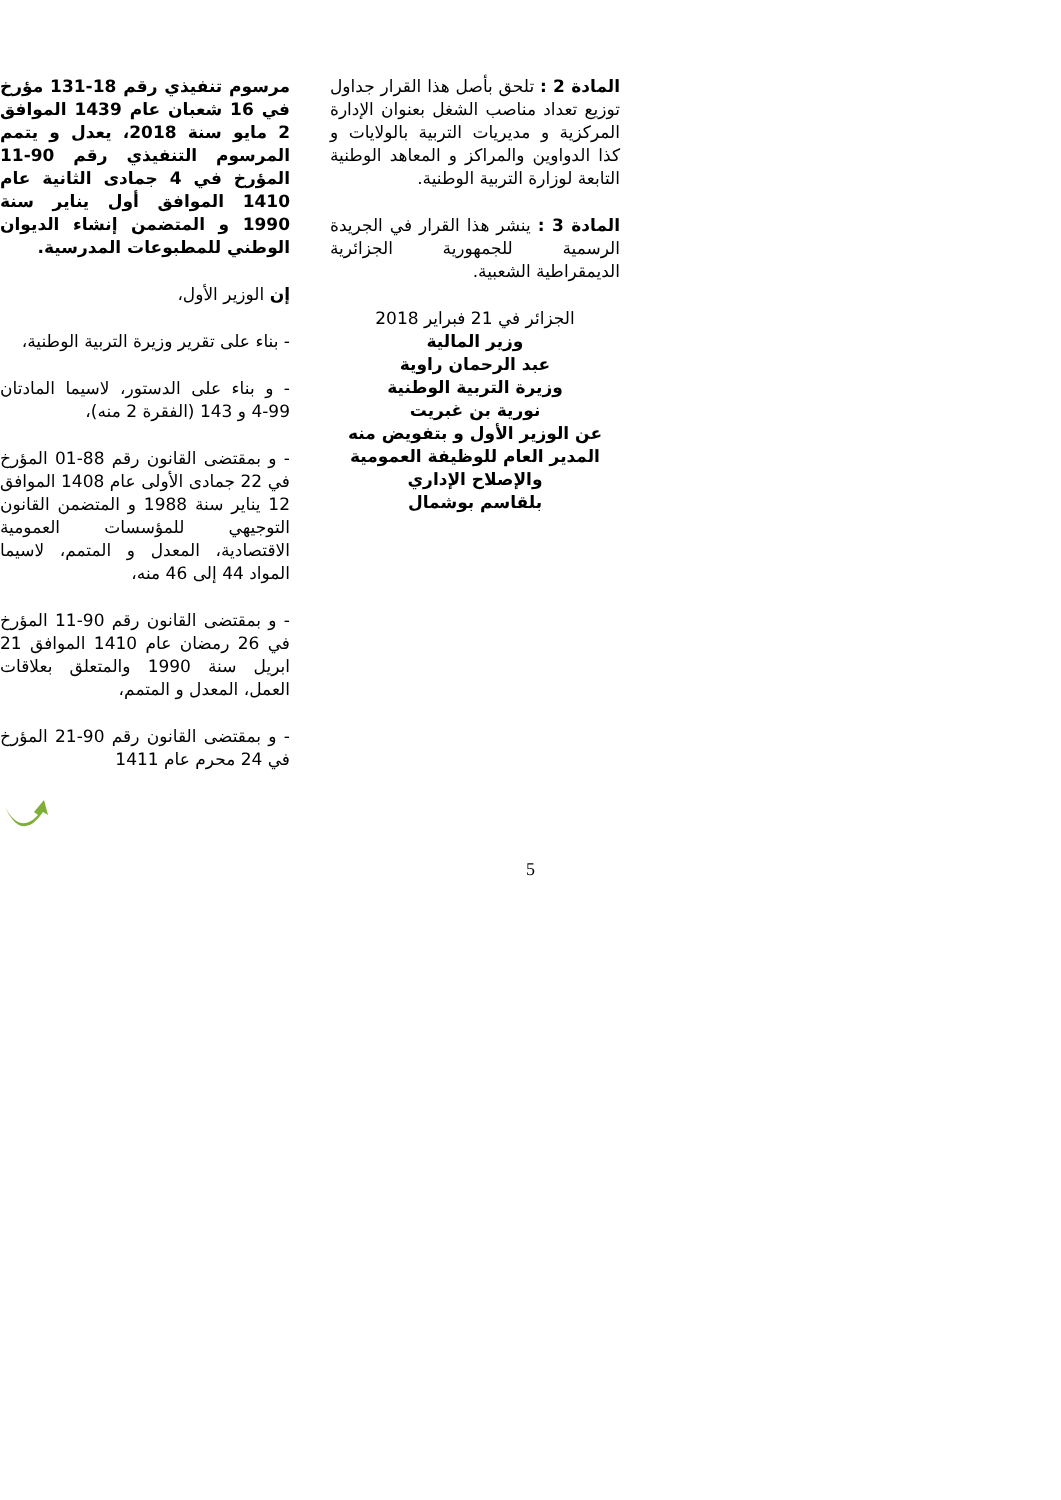المادة 2 : تلحق بأصل هذا القرار جداول توزيع تعداد مناصب الشغل بعنوان الإدارة المركزية و مديريات التربية بالولايات و كذا الدواوين والمراكز و المعاهد الوطنية التابعة لوزارة التربية الوطنية.
المادة 3 : ينشر هذا القرار في الجريدة الرسمية للجمهورية الجزائرية الديمقراطية الشعبية.
الجزائر في 21 فبراير 2018
وزير المالية
عبد الرحمان راوية
وزيرة التربية الوطنية
نورية بن غبريت
عن الوزير الأول و بتفويض منه
المدير العام للوظيفة العمومية
والإصلاح الإداري
بلقاسم بوشمال
مرسوم تنفيذي رقم 18-131 مؤرخ في 16 شعبان عام 1439 الموافق 2 مايو سنة 2018، يعدل و يتمم المرسوم التنفيذي رقم 90-11 المؤرخ في 4 جمادى الثانية عام 1410 الموافق أول يناير سنة 1990 و المتضمن إنشاء الديوان الوطني للمطبوعات المدرسية.
إن الوزير الأول،
- بناء على تقرير وزيرة التربية الوطنية،
- و بناء على الدستور، لاسيما المادتان 99-4 و 143 (الفقرة 2 منه)،
- و بمقتضى القانون رقم 88-01 المؤرخ في 22 جمادى الأولى عام 1408 الموافق 12 يناير سنة 1988 و المتضمن القانون التوجيهي للمؤسسات العمومية الاقتصادية، المعدل و المتمم، لاسيما المواد 44 إلى 46 منه،
- و بمقتضى القانون رقم 90-11 المؤرخ في 26 رمضان عام 1410 الموافق 21 ابريل سنة 1990 والمتعلق بعلاقات العمل، المعدل و المتمم،
- و بمقتضى القانون رقم 90-21 المؤرخ في 24 محرم عام 1411
5